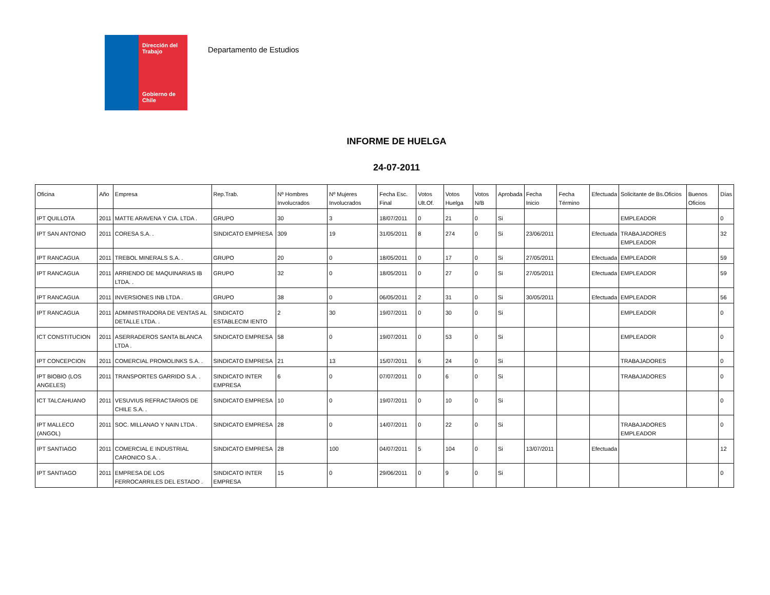Dirección del Trabajo
Gobierno de Chile
Departamento de Estudios
INFORME DE HUELGA
24-07-2011
| Oficina | Año | Empresa | Rep.Trab. | Nº Hombres Involucrados | Nº Mujeres Involucrados | Fecha Esc. Final | Votos Ult.Of. | Votos Huelga | Votos N/B | Aprobada | Fecha Inicio | Fecha Término | Efectuada | Solicitante de Bs.Oficios | Buenos Oficios | Días |
| --- | --- | --- | --- | --- | --- | --- | --- | --- | --- | --- | --- | --- | --- | --- | --- | --- |
| IPT QUILLOTA | 2011 | MATTE ARAVENA Y CIA. LTDA . | GRUPO | 30 | 3 | 18/07/2011 | 0 | 21 | 0 | Si | | | | EMPLEADOR | | 0 |
| IPT SAN ANTONIO | 2011 | CORESA S.A. . | SINDICATO EMPRESA | 309 | 19 | 31/05/2011 | 8 | 274 | 0 | Si | 23/06/2011 | | Efectuada | TRABAJADORES EMPLEADOR | | 32 |
| IPT RANCAGUA | 2011 | TREBOL MINERALS S.A. . | GRUPO | 20 | 0 | 18/05/2011 | 0 | 17 | 0 | Si | 27/05/2011 | | Efectuada | EMPLEADOR | | 59 |
| IPT RANCAGUA | 2011 | ARRIENDO DE MAQUINARIAS IB LTDA. . | GRUPO | 32 | 0 | 18/05/2011 | 0 | 27 | 0 | Si | 27/05/2011 | | Efectuada | EMPLEADOR | | 59 |
| IPT RANCAGUA | 2011 | INVERSIONES INB LTDA . | GRUPO | 38 | 0 | 06/05/2011 | 2 | 31 | 0 | Si | 30/05/2011 | | Efectuada | EMPLEADOR | | 56 |
| IPT RANCAGUA | 2011 | ADMINISTRADORA DE VENTAS AL DETALLE LTDA. . | SINDICATO ESTABLECIM IENTO | 2 | 30 | 19/07/2011 | 0 | 30 | 0 | Si | | | | EMPLEADOR | | 0 |
| ICT CONSTITUCION | 2011 | ASERRADEROS SANTA BLANCA LTDA . | SINDICATO EMPRESA | 58 | 0 | 19/07/2011 | 0 | 53 | 0 | Si | | | | EMPLEADOR | | 0 |
| IPT CONCEPCION | 2011 | COMERCIAL PROMOLINKS S.A. . | SINDICATO EMPRESA | 21 | 13 | 15/07/2011 | 6 | 24 | 0 | Si | | | | TRABAJADORES | | 0 |
| IPT BIOBIO (LOS ANGELES) | 2011 | TRANSPORTES GARRIDO S.A. . | SINDICATO INTER EMPRESA | 6 | 0 | 07/07/2011 | 0 | 6 | 0 | Si | | | | TRABAJADORES | | 0 |
| ICT TALCAHUANO | 2011 | VESUVIUS REFRACTARIOS DE CHILE S.A. . | SINDICATO EMPRESA | 10 | 0 | 19/07/2011 | 0 | 10 | 0 | Si | | | | | | 0 |
| IPT MALLECO (ANGOL) | 2011 | SOC. MILLANAO Y NAIN LTDA . | SINDICATO EMPRESA | 28 | 0 | 14/07/2011 | 0 | 22 | 0 | Si | | | | TRABAJADORES EMPLEADOR | | 0 |
| IPT SANTIAGO | 2011 | COMERCIAL E INDUSTRIAL CARONICO S.A. . | SINDICATO EMPRESA | 28 | 100 | 04/07/2011 | 5 | 104 | 0 | Si | 13/07/2011 | | Efectuada | | | 12 |
| IPT SANTIAGO | 2011 | EMPRESA DE LOS FERROCARRILES DEL ESTADO . | SINDICATO INTER EMPRESA | 15 | 0 | 29/06/2011 | 0 | 9 | 0 | Si | | | | | | 0 |